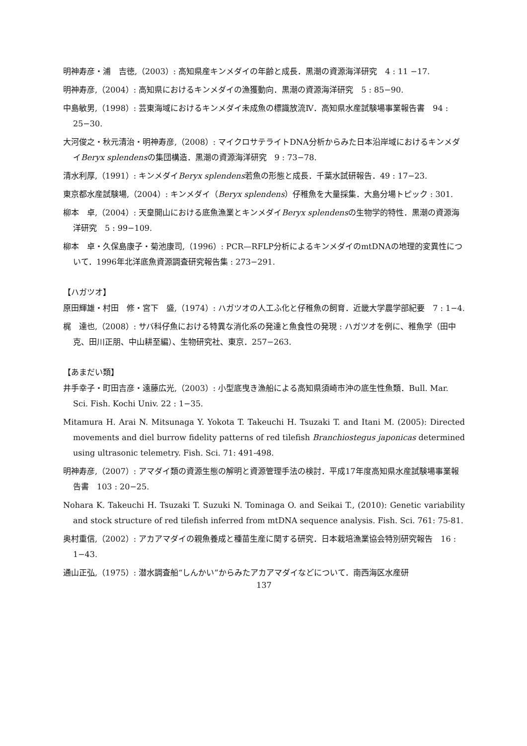明神寿彦・浦　吉徳,（2003）: 高知県産キンメダイの年齢と成長．黒潮の資源海洋研究　4 : 11 −17.
明神寿彦,（2004）: 高知県におけるキンメダイの漁獲動向．黒潮の資源海洋研究　5 : 85−90.
中島敏男,（1998）: 芸東海域におけるキンメダイ未成魚の標識放流Ⅳ．高知県水産試験場事業報告書　94 : 25−30.
大河俊之・秋元清治・明神寿彦,（2008）: マイクロサテライトDNA分析からみた日本沿岸域におけるキンメダイBeryx splendensの集団構造．黒潮の資源海洋研究　9 : 73−78.
清水利厚,（1991）: キンメダイBeryx splendens若魚の形態と成長．千葉水試研報告．49 : 17−23.
東京都水産試験場,（2004）: キンメダイ（Beryx splendens）仔稚魚を大量採集．大島分場トピック : 301.
柳本　卓,（2004）: 天皇開山における底魚漁業とキンメダイBeryx splendensの生物学的特性．黒潮の資源海洋研究　5 : 99−109.
柳本　卓・久保島康子・菊池康司,（1996）: PCR—RFLP分析によるキンメダイのmtDNAの地理的変異性について．1996年北洋底魚資源調査研究報告集 : 273−291.
【ハガツオ】
原田輝雄・村田　修・宮下　盛,（1974）: ハガツオの人工ふ化と仔稚魚の飼育．近畿大学農学部紀要　7 : 1−4.
梶　達也,（2008）: サバ科仔魚における特異な消化系の発達と魚食性の発現 : ハガツオを例に、稚魚学（田中　克、田川正朋、中山耕至編）、生物研究社、東京．257−263.
【あまだい類】
井手幸子・町田吉彦・遠藤広光,（2003）: 小型底曳き漁船による高知県須崎市沖の底生性魚類．Bull. Mar. Sci. Fish. Kochi Univ. 22 : 1−35.
Mitamura H. Arai N. Mitsunaga Y. Yokota T. Takeuchi H. Tsuzaki T. and Itani M. (2005): Directed movements and diel burrow fidelity patterns of red tilefish Branchiostegus japonicas determined using ultrasonic telemetry. Fish. Sci. 71: 491-498.
明神寿彦,（2007）: アマダイ類の資源生態の解明と資源管理手法の検討．平成17年度高知県水産試験場事業報告書　103 : 20−25.
Nohara K. Takeuchi H. Tsuzaki T. Suzuki N. Tominaga O. and Seikai T., (2010): Genetic variability and stock structure of red tilefish inferred from mtDNA sequence analysis. Fish. Sci. 761: 75-81.
奥村重信,（2002）: アカアマダイの親魚養成と種苗生産に関する研究．日本栽培漁業協会特別研究報告　16 : 1−43.
通山正弘,（1975）: 潜水調査船“しんかい”からみたアカアマダイなどについて．南西海区水産研
137